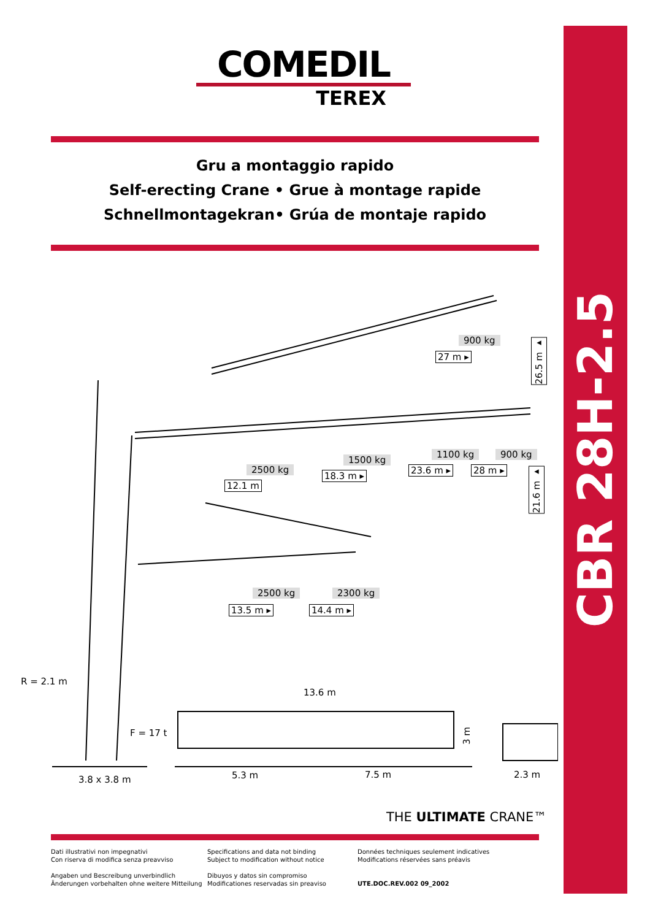CBR 28H-2.5
COMEDIL
TEREX
Gru a montaggio rapido
Self-erecting Crane • Grue à montage rapide
Schnellmontagekran• Grúa de montaje rapido
900 kg
27 m ▸
26.5 m ▸
2500 kg
12.1 m
1500 kg
18.3 m ▸
1100 kg
23.6 m ▸
900 kg
28 m ▸
21.6 m ▸
2500 kg
13.5 m ▸
2300 kg
14.4 m ▸
R = 2.1 m
13.6 m
F = 17 t
3 m
3.8 x 3.8 m 5.3 m 7.5 m 2.3 m
THE ULTIMATE CRANE™
Dati illustrativi non impegnativi
Con riserva di modifica senza preavviso
Angaben und Bescreibung unverbindlich
Änderungen vorbehalten ohne weitere Mitteilung
Specifications and data not binding
Subject to modification without notice
Dibuyos y datos sin compromiso
Modificationes reservadas sin preaviso
Données techniques seulement indicatives
Modifications réservées sans préavis
UTE.DOC.REV.002 09_2002